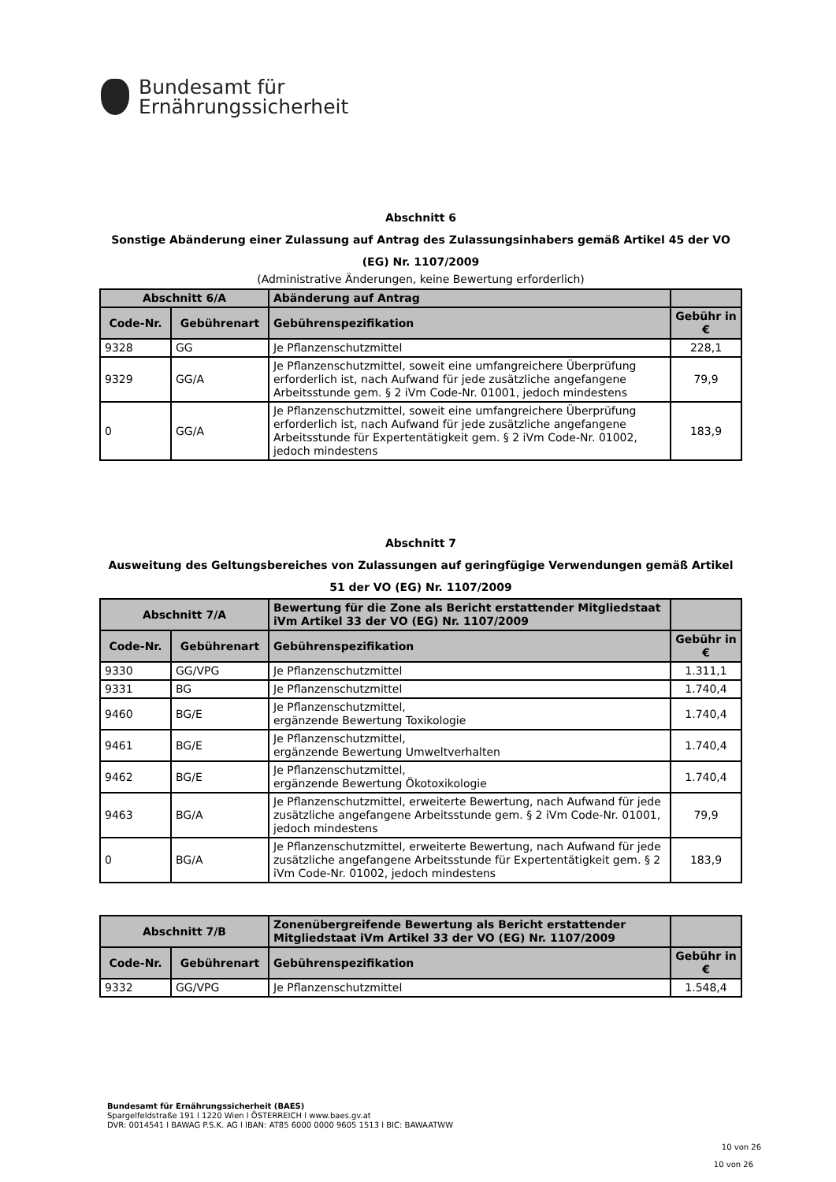Bundesamt für
Ernährungssicherheit
Abschnitt 6
Sonstige Abänderung einer Zulassung auf Antrag des Zulassungsinhabers gemäß Artikel 45 der VO (EG) Nr. 1107/2009
(Administrative Änderungen, keine Bewertung erforderlich)
| Abschnitt 6/A | | Abänderung auf Antrag | |
| --- | --- | --- | --- |
| Code-Nr. | Gebührenart | Gebührenspezifikation | Gebühr in € |
| 9328 | GG | Je Pflanzenschutzmittel | 228,1 |
| 9329 | GG/A | Je Pflanzenschutzmittel, soweit eine umfangreichere Überprüfung erforderlich ist, nach Aufwand für jede zusätzliche angefangene Arbeitsstunde gem. § 2 iVm Code-Nr. 01001, jedoch mindestens | 79,9 |
| 0 | GG/A | Je Pflanzenschutzmittel, soweit eine umfangreichere Überprüfung erforderlich ist, nach Aufwand für jede zusätzliche angefangene Arbeitsstunde für Expertentätigkeit gem. § 2 iVm Code-Nr. 01002, jedoch mindestens | 183,9 |
Abschnitt 7
Ausweitung des Geltungsbereiches von Zulassungen auf geringfügige Verwendungen gemäß Artikel 51 der VO (EG) Nr. 1107/2009
| Abschnitt 7/A | | Bewertung für die Zone als Bericht erstattender Mitgliedstaat iVm Artikel 33 der VO (EG) Nr. 1107/2009 | |
| --- | --- | --- | --- |
| Code-Nr. | Gebührenart | Gebührenspezifikation | Gebühr in € |
| 9330 | GG/VPG | Je Pflanzenschutzmittel | 1.311,1 |
| 9331 | BG | Je Pflanzenschutzmittel | 1.740,4 |
| 9460 | BG/E | Je Pflanzenschutzmittel, ergänzende Bewertung Toxikologie | 1.740,4 |
| 9461 | BG/E | Je Pflanzenschutzmittel, ergänzende Bewertung Umweltverhalten | 1.740,4 |
| 9462 | BG/E | Je Pflanzenschutzmittel, ergänzende Bewertung Ökotoxikologie | 1.740,4 |
| 9463 | BG/A | Je Pflanzenschutzmittel, erweiterte Bewertung, nach Aufwand für jede zusätzliche angefangene Arbeitsstunde gem. § 2 iVm Code-Nr. 01001, jedoch mindestens | 79,9 |
| 0 | BG/A | Je Pflanzenschutzmittel, erweiterte Bewertung, nach Aufwand für jede zusätzliche angefangene Arbeitsstunde für Expertentätigkeit gem. § 2 iVm Code-Nr. 01002, jedoch mindestens | 183,9 |
| Abschnitt 7/B | | Zonenübergreifende Bewertung als Bericht erstattender Mitgliedstaat iVm Artikel 33 der VO (EG) Nr. 1107/2009 | |
| --- | --- | --- | --- |
| Code-Nr. | Gebührenart | Gebührenspezifikation | Gebühr in € |
| 9332 | GG/VPG | Je Pflanzenschutzmittel | 1.548,4 |
Bundesamt für Ernährungssicherheit (BAES)
Spargelfeldstraße 191 l 1220 Wien l ÖSTERREICH l www.baes.gv.at
DVR: 0014541 l BAWAG P.S.K. AG l IBAN: AT85 6000 0000 9605 1513 l BIC: BAWAATWW
10 von 26
10 von 26